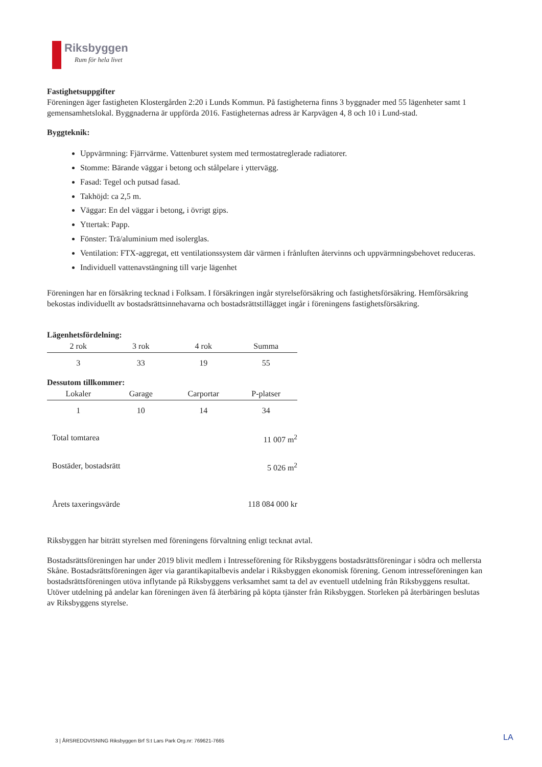Riksbyggen
Rum för hela livet
Fastighetsuppgifter
Föreningen äger fastigheten Klostergården 2:20 i Lunds Kommun. På fastigheterna finns 3 byggnader med 55 lägenheter samt 1 gemensamhetslokal. Byggnaderna är uppförda 2016. Fastigheternas adress är Karpvägen 4, 8 och 10 i Lund-stad.
Byggteknik:
Uppvärmning: Fjärrvärme. Vattenburet system med termostatreglerade radiatorer.
Stomme: Bärande väggar i betong och stålpelare i yttervägg.
Fasad: Tegel och putsad fasad.
Takhöjd: ca 2,5 m.
Väggar: En del väggar i betong, i övrigt gips.
Yttertak: Papp.
Fönster: Trä/aluminium med isolerglas.
Ventilation: FTX-aggregat, ett ventilationssystem där värmen i frånluften återvinns och uppvärmningsbehovet reduceras.
Individuell vattenavstängning till varje lägenhet
Föreningen har en försäkring tecknad i Folksam. I försäkringen ingår styrelseförsäkring och fastighetsförsäkring. Hemförsäkring bekostas individuellt av bostadsrättsinnehavarna och bostadsrättstillägget ingår i föreningens fastighetsförsäkring.
Lägenhetsfördelning:
| 2 rok | 3 rok | 4 rok | Summa |
| --- | --- | --- | --- |
| 3 | 33 | 19 | 55 |
Dessutom tillkommer:
| Lokaler | Garage | Carportar | P-platser |
| --- | --- | --- | --- |
| 1 | 10 | 14 | 34 |
Total tomtarea 11 007 m<sup>2</sup>
Bostäder, bostadsrätt 5 026 m<sup>2</sup>
Årets taxeringsvärde 118 084 000 kr
Riksbyggen har biträtt styrelsen med föreningens förvaltning enligt tecknat avtal.
Bostadsrättsföreningen har under 2019 blivit medlem i Intresseförening för Riksbyggens bostadsrättsföreningar i södra och mellersta Skåne. Bostadsrättsföreningen äger via garantikapitalbevis andelar i Riksbyggen ekonomisk förening. Genom intresseföreningen kan bostadsrättsföreningen utöva inflytande på Riksbyggens verksamhet samt ta del av eventuell utdelning från Riksbyggens resultat. Utöver utdelning på andelar kan föreningen även få återbäring på köpta tjänster från Riksbyggen. Storleken på återbäringen beslutas av Riksbyggens styrelse.
3 | ÅRSREDOVISNING Riksbyggen Brf S:t Lars Park Org.nr: 769621-7665
LA